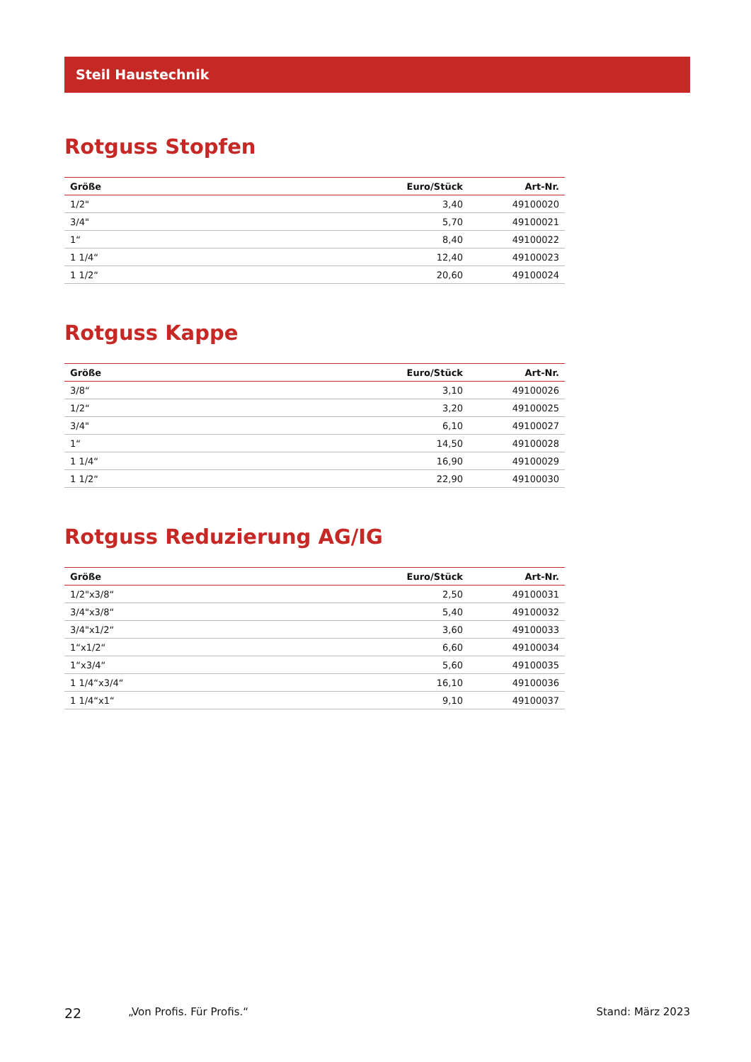Steil Haustechnik
Rotguss Stopfen
| Größe | Euro/Stück | Art-Nr. |
| --- | --- | --- |
| 1/2" | 3,40 | 49100020 |
| 3/4" | 5,70 | 49100021 |
| 1“ | 8,40 | 49100022 |
| 1 1/4“ | 12,40 | 49100023 |
| 1 1/2“ | 20,60 | 49100024 |
Rotguss Kappe
| Größe | Euro/Stück | Art-Nr. |
| --- | --- | --- |
| 3/8“ | 3,10 | 49100026 |
| 1/2“ | 3,20 | 49100025 |
| 3/4" | 6,10 | 49100027 |
| 1“ | 14,50 | 49100028 |
| 1 1/4“ | 16,90 | 49100029 |
| 1 1/2“ | 22,90 | 49100030 |
Rotguss Reduzierung AG/IG
| Größe | Euro/Stück | Art-Nr. |
| --- | --- | --- |
| 1/2"x3/8“ | 2,50 | 49100031 |
| 3/4"x3/8“ | 5,40 | 49100032 |
| 3/4"x1/2“ | 3,60 | 49100033 |
| 1“x1/2“ | 6,60 | 49100034 |
| 1“x3/4“ | 5,60 | 49100035 |
| 1 1/4“x3/4“ | 16,10 | 49100036 |
| 1 1/4“x1“ | 9,10 | 49100037 |
22 „Von Profis. Für Profis.“Stand: März 2023